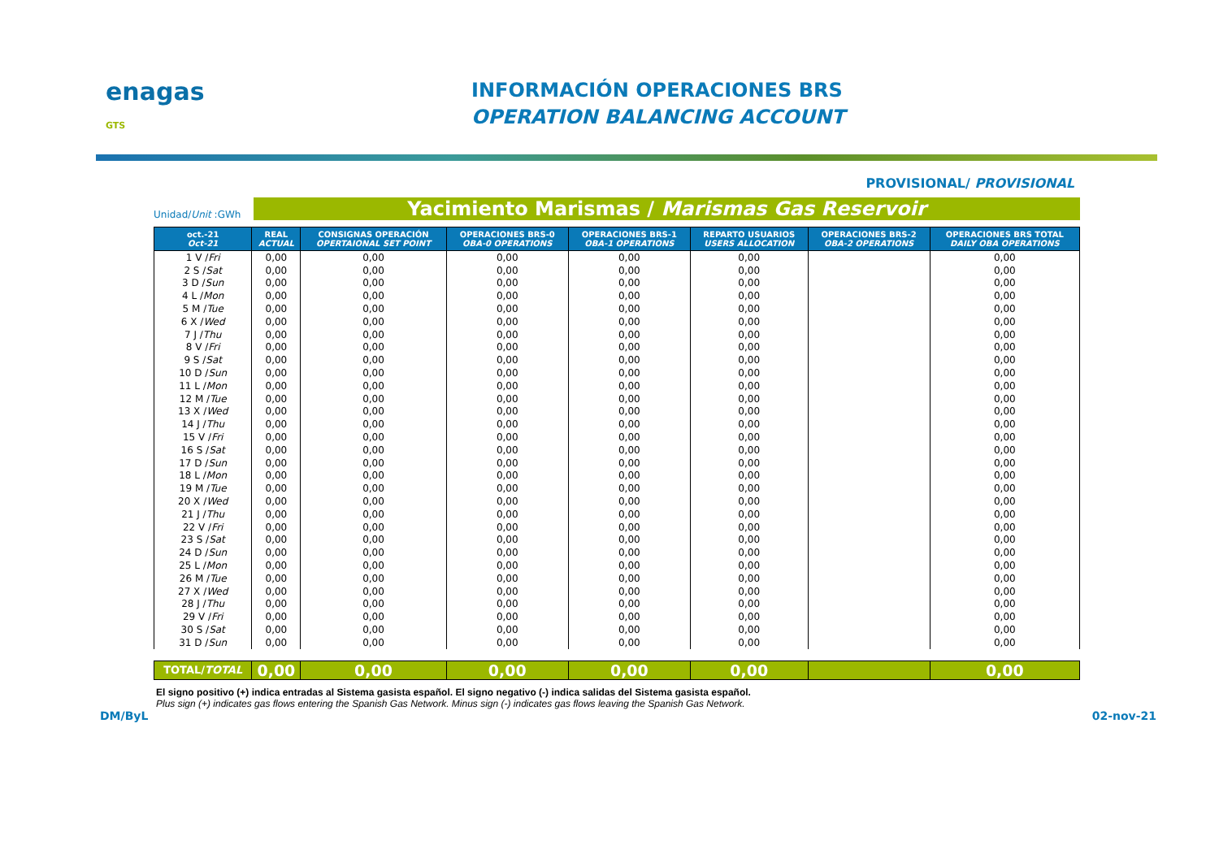enagas GTS
INFORMACIÓN OPERACIONES BRS
OPERATION BALANCING ACCOUNT
PROVISIONAL/ PROVISIONAL
Unidad/Unit :GWh
Yacimiento Marismas / Marismas Gas Reservoir
| oct.-21 Oct-21 | REAL ACTUAL | CONSIGNAS OPERACIÓN OPERTAIONAL SET POINT | OPERACIONES BRS-0 OBA-0 OPERATIONS | OPERACIONES BRS-1 OBA-1 OPERATIONS | REPARTO USUARIOS USERS ALLOCATION | OPERACIONES BRS-2 OBA-2 OPERATIONS | OPERACIONES BRS TOTAL DAILY OBA OPERATIONS |
| --- | --- | --- | --- | --- | --- | --- | --- |
| 1 V / Fri | 0,00 | 0,00 | 0,00 | 0,00 | 0,00 | | 0,00 |
| 2 S / Sat | 0,00 | 0,00 | 0,00 | 0,00 | 0,00 | | 0,00 |
| 3 D / Sun | 0,00 | 0,00 | 0,00 | 0,00 | 0,00 | | 0,00 |
| 4 L / Mon | 0,00 | 0,00 | 0,00 | 0,00 | 0,00 | | 0,00 |
| 5 M / Tue | 0,00 | 0,00 | 0,00 | 0,00 | 0,00 | | 0,00 |
| 6 X / Wed | 0,00 | 0,00 | 0,00 | 0,00 | 0,00 | | 0,00 |
| 7 J / Thu | 0,00 | 0,00 | 0,00 | 0,00 | 0,00 | | 0,00 |
| 8 V / Fri | 0,00 | 0,00 | 0,00 | 0,00 | 0,00 | | 0,00 |
| 9 S / Sat | 0,00 | 0,00 | 0,00 | 0,00 | 0,00 | | 0,00 |
| 10 D / Sun | 0,00 | 0,00 | 0,00 | 0,00 | 0,00 | | 0,00 |
| 11 L / Mon | 0,00 | 0,00 | 0,00 | 0,00 | 0,00 | | 0,00 |
| 12 M / Tue | 0,00 | 0,00 | 0,00 | 0,00 | 0,00 | | 0,00 |
| 13 X / Wed | 0,00 | 0,00 | 0,00 | 0,00 | 0,00 | | 0,00 |
| 14 J / Thu | 0,00 | 0,00 | 0,00 | 0,00 | 0,00 | | 0,00 |
| 15 V / Fri | 0,00 | 0,00 | 0,00 | 0,00 | 0,00 | | 0,00 |
| 16 S / Sat | 0,00 | 0,00 | 0,00 | 0,00 | 0,00 | | 0,00 |
| 17 D / Sun | 0,00 | 0,00 | 0,00 | 0,00 | 0,00 | | 0,00 |
| 18 L / Mon | 0,00 | 0,00 | 0,00 | 0,00 | 0,00 | | 0,00 |
| 19 M / Tue | 0,00 | 0,00 | 0,00 | 0,00 | 0,00 | | 0,00 |
| 20 X / Wed | 0,00 | 0,00 | 0,00 | 0,00 | 0,00 | | 0,00 |
| 21 J / Thu | 0,00 | 0,00 | 0,00 | 0,00 | 0,00 | | 0,00 |
| 22 V / Fri | 0,00 | 0,00 | 0,00 | 0,00 | 0,00 | | 0,00 |
| 23 S / Sat | 0,00 | 0,00 | 0,00 | 0,00 | 0,00 | | 0,00 |
| 24 D / Sun | 0,00 | 0,00 | 0,00 | 0,00 | 0,00 | | 0,00 |
| 25 L / Mon | 0,00 | 0,00 | 0,00 | 0,00 | 0,00 | | 0,00 |
| 26 M / Tue | 0,00 | 0,00 | 0,00 | 0,00 | 0,00 | | 0,00 |
| 27 X / Wed | 0,00 | 0,00 | 0,00 | 0,00 | 0,00 | | 0,00 |
| 28 J / Thu | 0,00 | 0,00 | 0,00 | 0,00 | 0,00 | | 0,00 |
| 29 V / Fri | 0,00 | 0,00 | 0,00 | 0,00 | 0,00 | | 0,00 |
| 30 S / Sat | 0,00 | 0,00 | 0,00 | 0,00 | 0,00 | | 0,00 |
| 31 D / Sun | 0,00 | 0,00 | 0,00 | 0,00 | 0,00 | | 0,00 |
| TOTAL/ TOTAL | 0,00 | 0,00 | 0,00 | 0,00 | 0,00 | | 0,00 |
El signo positivo (+) indica entradas al Sistema gasista español. El signo negativo (-) indica salidas del Sistema gasista español.
Plus sign (+) indicates gas flows entering the Spanish Gas Network. Minus sign (-) indicates gas flows leaving the Spanish Gas Network.
DM/ByL 02-nov-21